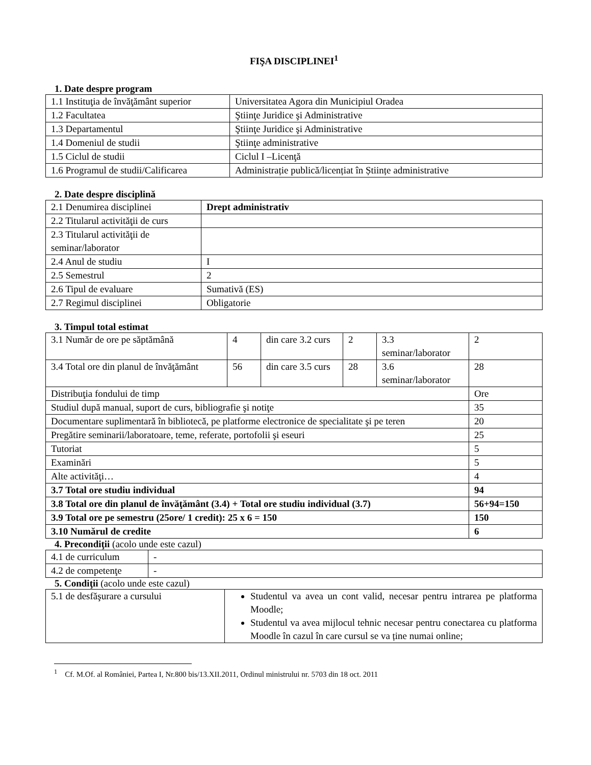FIŞA DISCIPLINEI<sup>1</sup>
1. Date despre program
| 1.1 Instituţia de învăţământ superior | Universitatea Agora din Municipiul Oradea |
| 1.2 Facultatea | Ştiinţe Juridice şi Administrative |
| 1.3 Departamentul | Ştiinţe Juridice şi Administrative |
| 1.4 Domeniul de studii | Ştiinţe administrative |
| 1.5 Ciclul de studii | Ciclul I –Licenţă |
| 1.6 Programul de studii/Calificarea | Administrație publică/licențiat în Științe administrative |
2. Date despre disciplină
| 2.1 Denumirea disciplinei | Drept administrativ |
| 2.2 Titularul activităţii de curs | |
| 2.3 Titularul activităţii de seminar/laborator | |
| 2.4 Anul de studiu | I |
| 2.5 Semestrul | 2 |
| 2.6 Tipul de evaluare | Sumativă (ES) |
| 2.7 Regimul disciplinei | Obligatorie |
3. Timpul total estimat
| 3.1 Număr de ore pe săptămână | 4 | din care 3.2 curs | 2 | 3.3 seminar/laborator | 2 |
| 3.4 Total ore din planul de învăţământ | 56 | din care 3.5 curs | 28 | 3.6 seminar/laborator | 28 |
| Distribuţia fondului de timp | | | | | Ore |
| Studiul după manual, suport de curs, bibliografie şi notiţe | | | | | 35 |
| Documentare suplimentară în bibliotecă, pe platforme electronice de specialitate şi pe teren | | | | | 20 |
| Pregătire seminarii/laboratoare, teme, referate, portofolii şi eseuri | | | | | 25 |
| Tutoriat | | | | | 5 |
| Examinări | | | | | 5 |
| Alte activităţi… | | | | | 4 |
| 3.7 Total ore studiu individual | | | | | 94 |
| 3.8 Total ore din planul de învăţământ (3.4) + Total ore studiu individual (3.7) | | | | | 56+94=150 |
| 3.9 Total ore pe semestru (25ore/ 1 credit): 25 x 6 = 150 | | | | | 150 |
| 3.10 Numărul de credite | | | | | 6 |
4. Precondiţii (acolo unde este cazul)
| 4.1 de curriculum | - |
| 4.2 de competenţe | - |
5. Condiţii (acolo unde este cazul)
| 5.1 de desfăşurare a cursului | Studentul va avea un cont valid, necesar pentru intrarea pe platforma Moodle; Studentul va avea mijlocul tehnic necesar pentru conectarea cu platforma Moodle în cazul în care cursul se va ține numai online; |
<sup>1</sup> Cf. M.Of. al României, Partea I, Nr.800 bis/13.XII.2011, Ordinul ministrului nr. 5703 din 18 oct. 2011